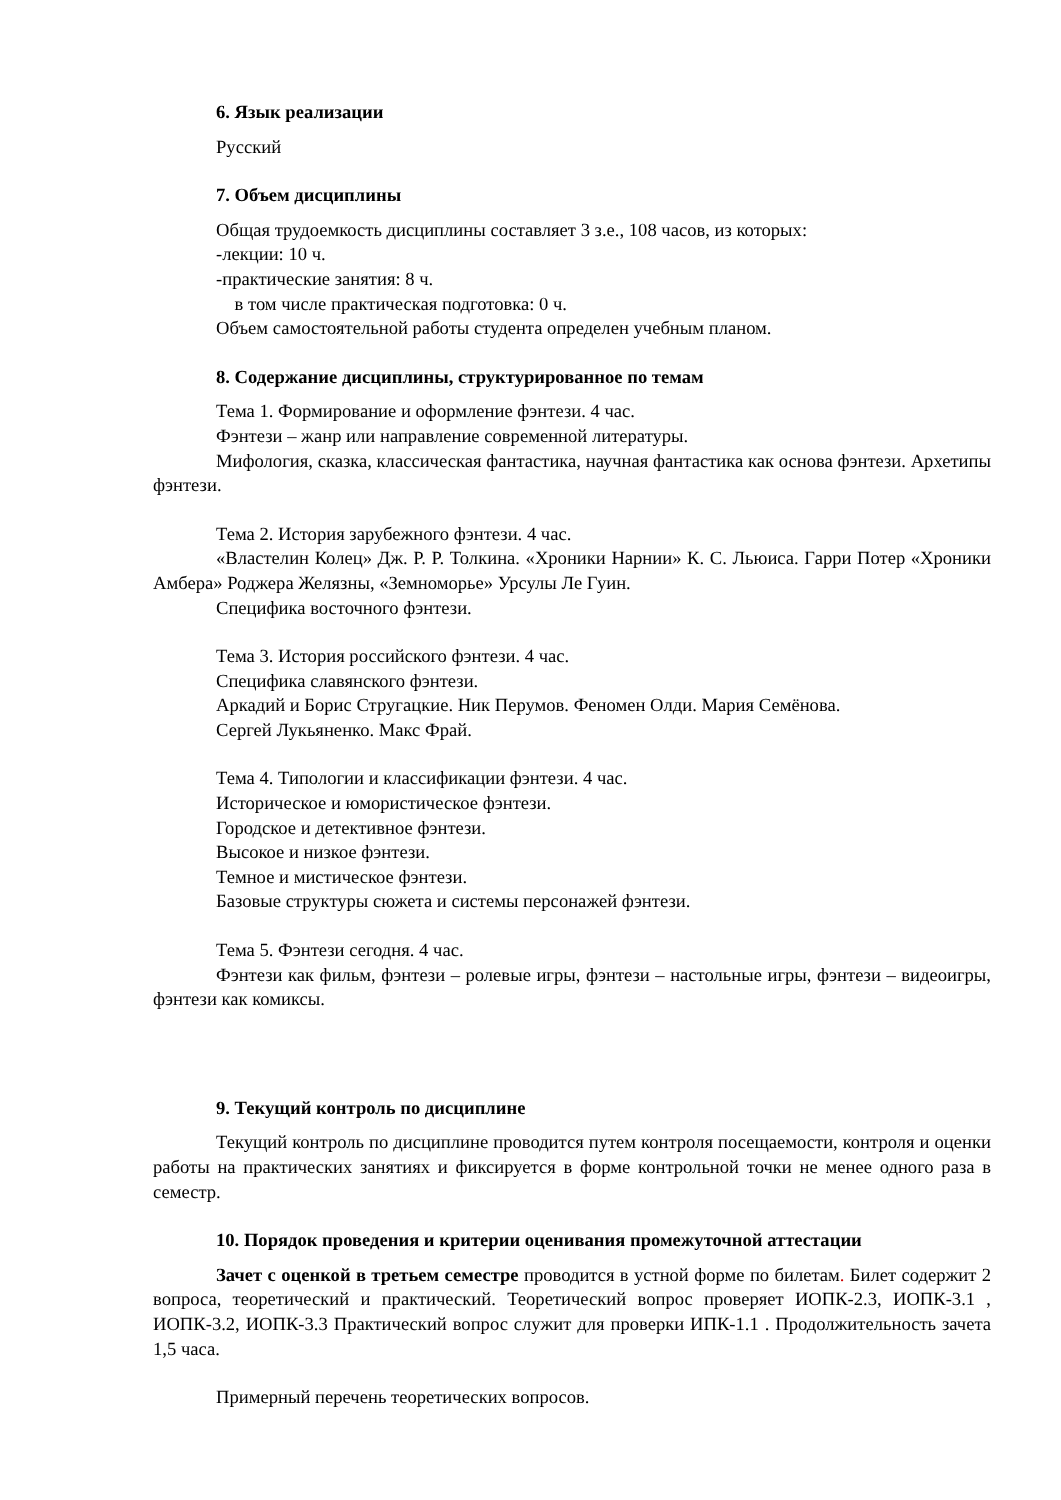6. Язык реализации
Русский
7. Объем дисциплины
Общая трудоемкость дисциплины составляет 3 з.е., 108 часов, из которых:
-лекции: 10 ч.
-практические занятия: 8 ч.
в том числе практическая подготовка: 0 ч.
Объем самостоятельной работы студента определен учебным планом.
8. Содержание дисциплины, структурированное по темам
Тема 1. Формирование и оформление фэнтези. 4 час.
Фэнтези – жанр или направление современной литературы.
Мифология, сказка, классическая фантастика, научная фантастика как основа фэнтези. Архетипы фэнтези.
Тема 2. История зарубежного фэнтези. 4 час.
«Властелин Колец» Дж. Р. Р. Толкина. «Хроники Нарнии» К. С. Льюиса. Гарри Потер «Хроники Амбера» Роджера Желязны, «Земноморье» Урсулы Ле Гуин.
Специфика восточного фэнтези.
Тема 3. История российского фэнтези. 4 час.
Специфика славянского фэнтези.
Аркадий и Борис Стругацкие. Ник Перумов. Феномен Олди. Мария Семёнова.
Сергей Лукьяненко. Макс Фрай.
Тема 4. Типологии и классификации фэнтези. 4 час.
Историческое и юмористическое фэнтези.
Городское и детективное фэнтези.
Высокое и низкое фэнтези.
Темное и мистическое фэнтези.
Базовые структуры сюжета и системы персонажей фэнтези.
Тема 5. Фэнтези сегодня. 4 час.
Фэнтези как фильм, фэнтези – ролевые игры, фэнтези – настольные игры, фэнтези – видеоигры, фэнтези как комиксы.
9. Текущий контроль по дисциплине
Текущий контроль по дисциплине проводится путем контроля посещаемости, контроля и оценки работы на практических занятиях и фиксируется в форме контрольной точки не менее одного раза в семестр.
10. Порядок проведения и критерии оценивания промежуточной аттестации
Зачет с оценкой в третьем семестре проводится в устной форме по билетам. Билет содержит 2 вопроса, теоретический и практический. Теоретический вопрос проверяет ИОПК-2.3, ИОПК-3.1 , ИОПК-3.2, ИОПК-3.3 Практический вопрос служит для проверки ИПК-1.1 . Продолжительность зачета 1,5 часа.
Примерный перечень теоретических вопросов.